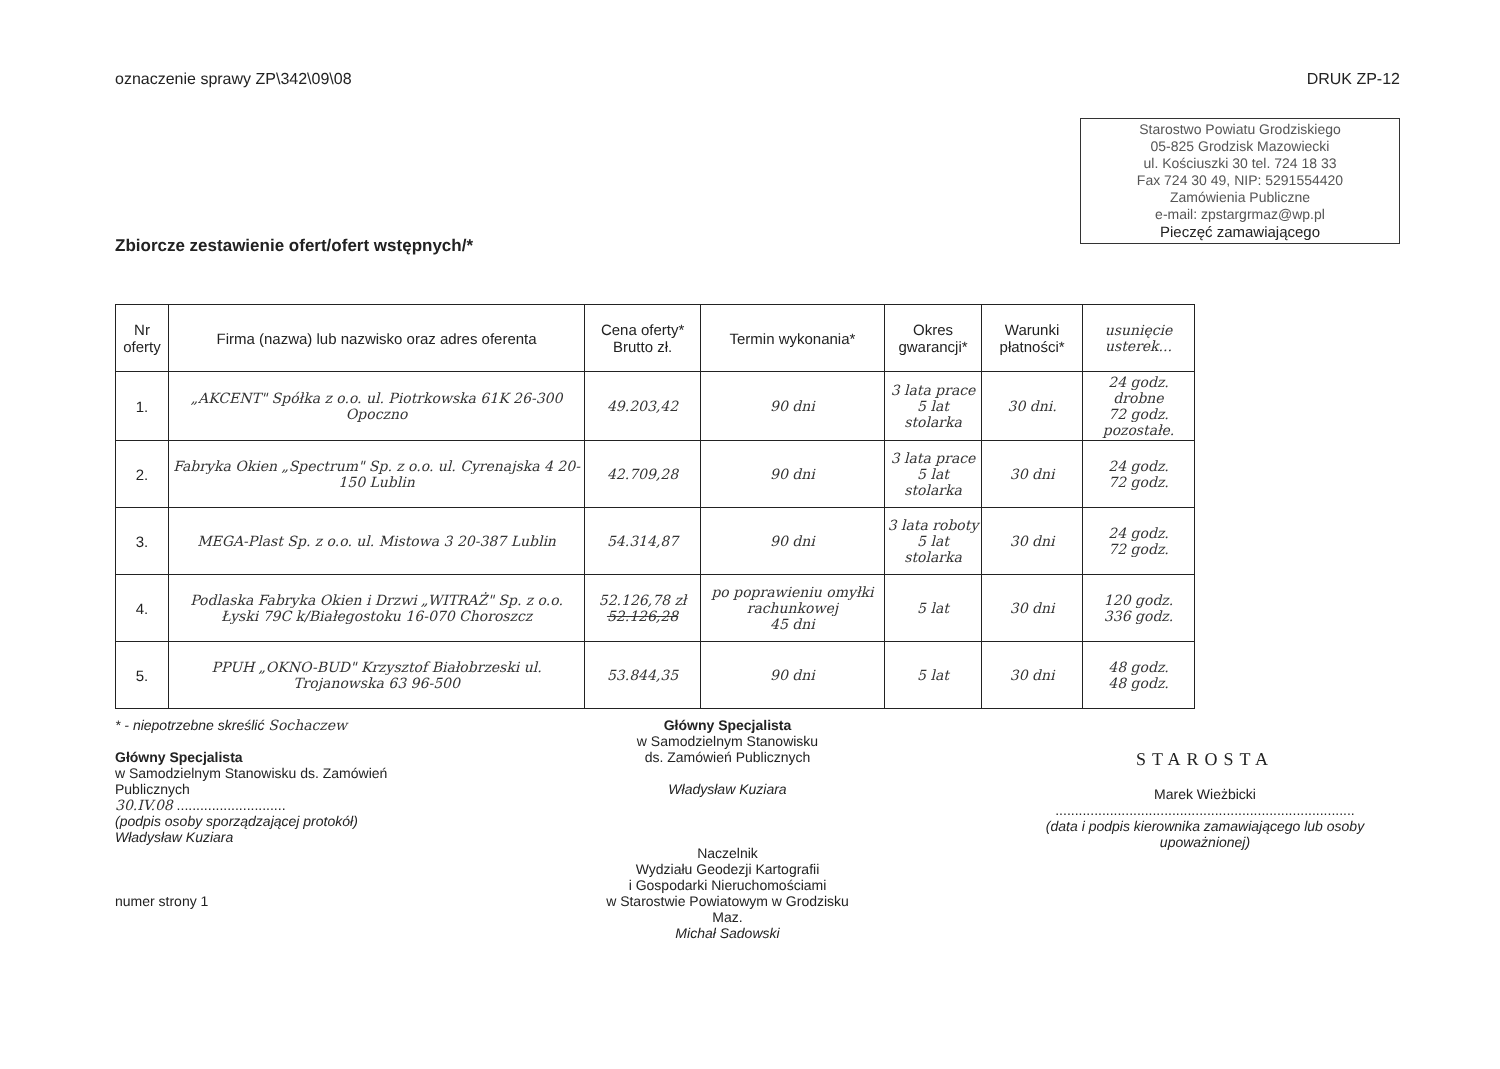oznaczenie sprawy ZP\342\09\08 DRUK ZP-12
Starostwo Powiatu Grodziskiego
05-825 Grodzisk Mazowiecki
ul. Kościuszki 30 tel. 724 18 33
Fax 724 30 49, NIP: 5291554420
Zamówienia Publiczne
e-mail: zpstargrmaz@wp.pl
Pieczęć zamawiającego
Zbiorcze zestawienie ofert/ofert wstępnych/*
| Nr oferty | Firma (nazwa) lub nazwisko oraz adres oferenta | Cena oferty* Brutto zł. | Termin wykonania* | Okres gwarancji* | Warunki płatności* | usunięcie usterek... |
| --- | --- | --- | --- | --- | --- | --- |
| 1. | „AKCENT" Spółka z o.o. ul. Piotrkowska 61K 26-300 Opoczno | 49.203,42 | 90 dni | 3 lata prace 5 lat stolarka | 30 dni. | 24 godz. drobne 72 godz. pozostałe. |
| 2. | Fabryka Okien „Spectrum" Sp. z o.o. ul. Cyrenajska 4 20-150 Lublin | 42.709,28 | 90 dni | 3 lata prace 5 lat stolarka | 30 dni | 24 godz. 72 godz. |
| 3. | MEGA-Plast Sp. z o.o. ul. Mistowa 3 20-387 Lublin | 54.314,87 | 90 dni | 3 lata roboty 5 lat stolarka | 30 dni | 24 godz. 72 godz. |
| 4. | Podlaska Fabryka Okien i Drzwi „WITRAŻ" Sp. z o.o. Łyski 79C k/Białegostoku 16-070 Choroszcz | 52.126,78 zł 52.126,28 | po poprawieniu omyłki rachunkowej 45 dni | 5 lat | 30 dni | 120 godz. 336 godz. |
| 5. | PPUH „OKNO-BUD" Krzysztof Białobrzeski ul. Trojanowska 63 96-500 | 53.844,35 | 90 dni | 5 lat | 30 dni | 48 godz. 48 godz. |
* - niepotrzebne skreślić Sochaczew
Główny Specjalista
w Samodzielnym Stanowisku ds. Zamówień Publicznych
30.IV.08 ............................
(podpis osoby sporządzającej protokół)
Władysław Kuziara
numer strony 1
Główny Specjalista
w Samodzielnym Stanowisku
ds. Zamówień Publicznych
Władysław Kuziara
Naczelnik
Wydziału Geodezji Kartografii
i Gospodarki Nieruchomościami
w Starostwie Powiatowym w Grodzisku Maz.
Michał Sadowski
STAROSTA
Marek Wieżbicki
.............................................................................
(data i podpis kierownika zamawiającego lub osoby upoważnionej)